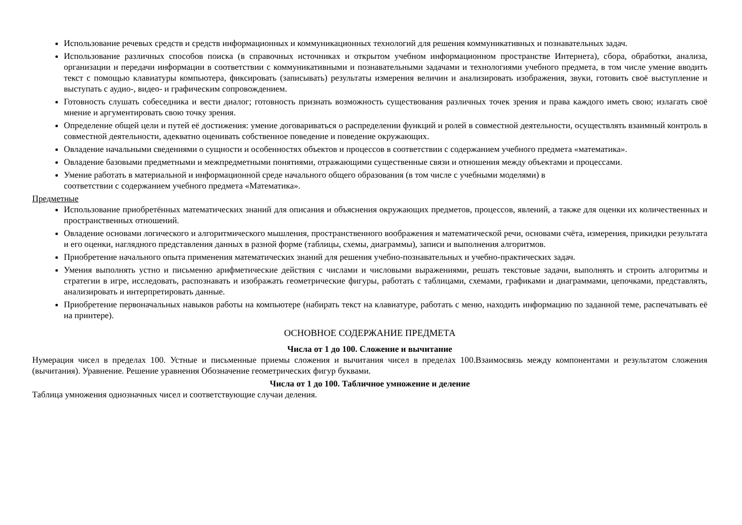Использование речевых средств и средств информационных и коммуникационных технологий для решения коммуникативных и познавательных задач.
Использование различных способов поиска (в справочных источниках и открытом учебном информационном пространстве Интернета), сбора, обработки, анализа, организации и передачи информации в соответствии с коммуникативными и познавательными задачами и технологиями учебного предмета, в том числе умение вводить текст с помощью клавиатуры компьютера, фиксировать (записывать) результаты измерения величин и анализировать изображения, звуки, готовить своё выступление и выступать с аудио-, видео- и графическим сопровождением.
Готовность слушать собеседника и вести диалог; готовность признать возможность существования различных точек зрения и права каждого иметь свою; излагать своё мнение и аргументировать свою точку зрения.
Определение общей цели и путей её достижения: умение договариваться о распределении функций и ролей в совместной деятельности, осуществлять взаимный контроль в совместной деятельности, адекватно оценивать собственное поведение и поведение окружающих.
Овладение начальными сведениями о сущности и особенностях объектов и процессов в соответствии с содержанием учебного предмета «математика».
Овладение базовыми предметными и межпредметными понятиями, отражающими существенные связи и отношения между объектами и процессами.
Умение работать в материальной и информационной среде начального общего образования (в том числе с учебными моделями) в
соответствии с содержанием учебного предмета «Математика».
Предметные
Использование приобретённых математических знаний для описания и объяснения окружающих предметов, процессов, явлений, а также для оценки их количественных и пространственных отношений.
Овладение основами логического и алгоритмического мышления, пространственного воображения и математической речи, основами счёта, измерения, прикидки результата и его оценки, наглядного представления данных в разной форме (таблицы, схемы, диаграммы), записи и выполнения алгоритмов.
Приобретение начального опыта применения математических знаний для решения учебно-познавательных и учебно-практических задач.
Умения выполнять устно и письменно арифметические действия с числами и числовыми выражениями, решать текстовые задачи, выполнять и строить алгоритмы и стратегии в игре, исследовать, распознавать и изображать геометрические фигуры, работать с таблицами, схемами, графиками и диаграммами, цепочками, представлять, анализировать и интерпретировать данные.
Приобретение первоначальных навыков работы на компьютере (набирать текст на клавиатуре, работать с меню, находить информацию по заданной теме, распечатывать её на принтере).
ОСНОВНОЕ СОДЕРЖАНИЕ ПРЕДМЕТА
Числа от 1 до 100. Сложение и вычитание
Нумерация чисел в пределах 100. Устные и письменные приемы сложения и вычитания чисел в пределах 100.Взаимосвязь между компонентами и результатом сложения (вычитания). Уравнение. Решение уравнения Обозначение геометрических фигур буквами.
Числа от 1 до 100. Табличное умножение и деление
Таблица умножения однозначных чисел и соответствующие случаи деления.